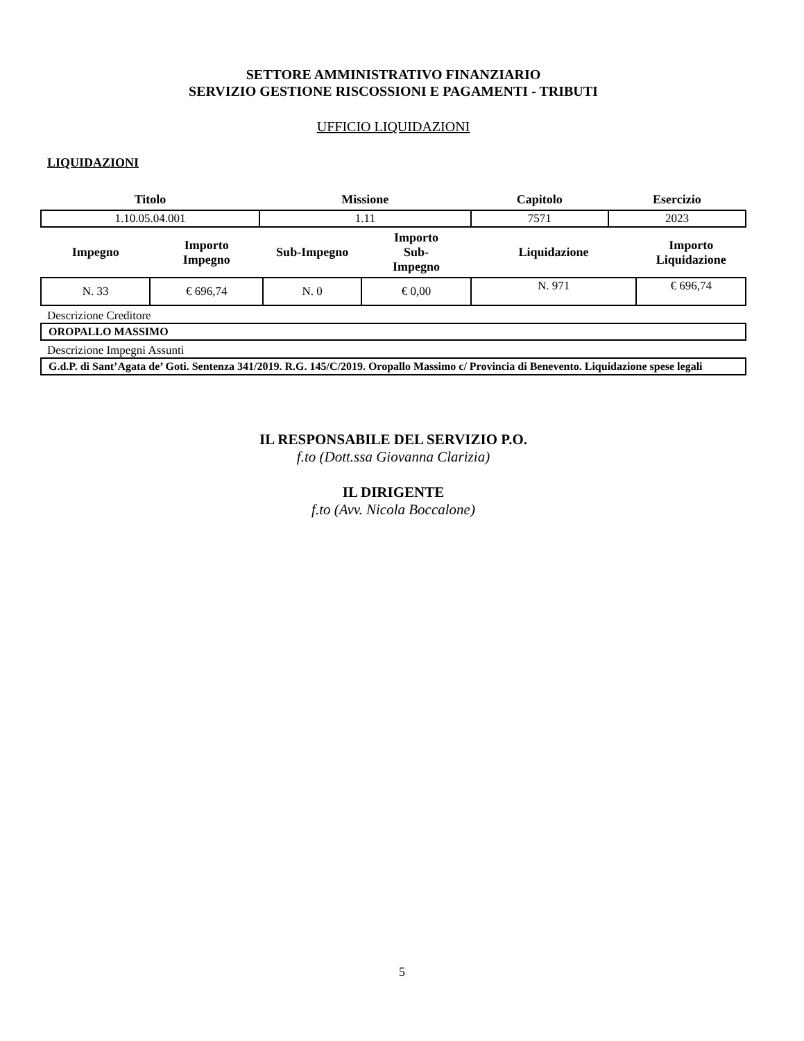SETTORE AMMINISTRATIVO FINANZIARIO
SERVIZIO GESTIONE RISCOSSIONI E PAGAMENTI - TRIBUTI
UFFICIO LIQUIDAZIONI
LIQUIDAZIONI
| Titolo | Missione | Capitolo | Esercizio |
| --- | --- | --- | --- |
| 1.10.05.04.001 | 1.11 | 7571 | 2023 |
| Impegno | Importo Impegno | Sub-Impegno | Importo Sub- Impegno | Liquidazione | Importo Liquidazione |
| --- | --- | --- | --- | --- | --- |
| N. 33 | € 696,74 | N. 0 | € 0,00 | N. 971 | € 696,74 |
Descrizione Creditore
OROPALLO MASSIMO
Descrizione Impegni Assunti
G.d.P. di Sant’Agata de’ Goti. Sentenza 341/2019. R.G. 145/C/2019. Oropallo Massimo c/ Provincia di Benevento. Liquidazione spese legali
IL RESPONSABILE DEL SERVIZIO P.O.
f.to (Dott.ssa Giovanna Clarizia)
IL DIRIGENTE
f.to (Avv. Nicola Boccalone)
5